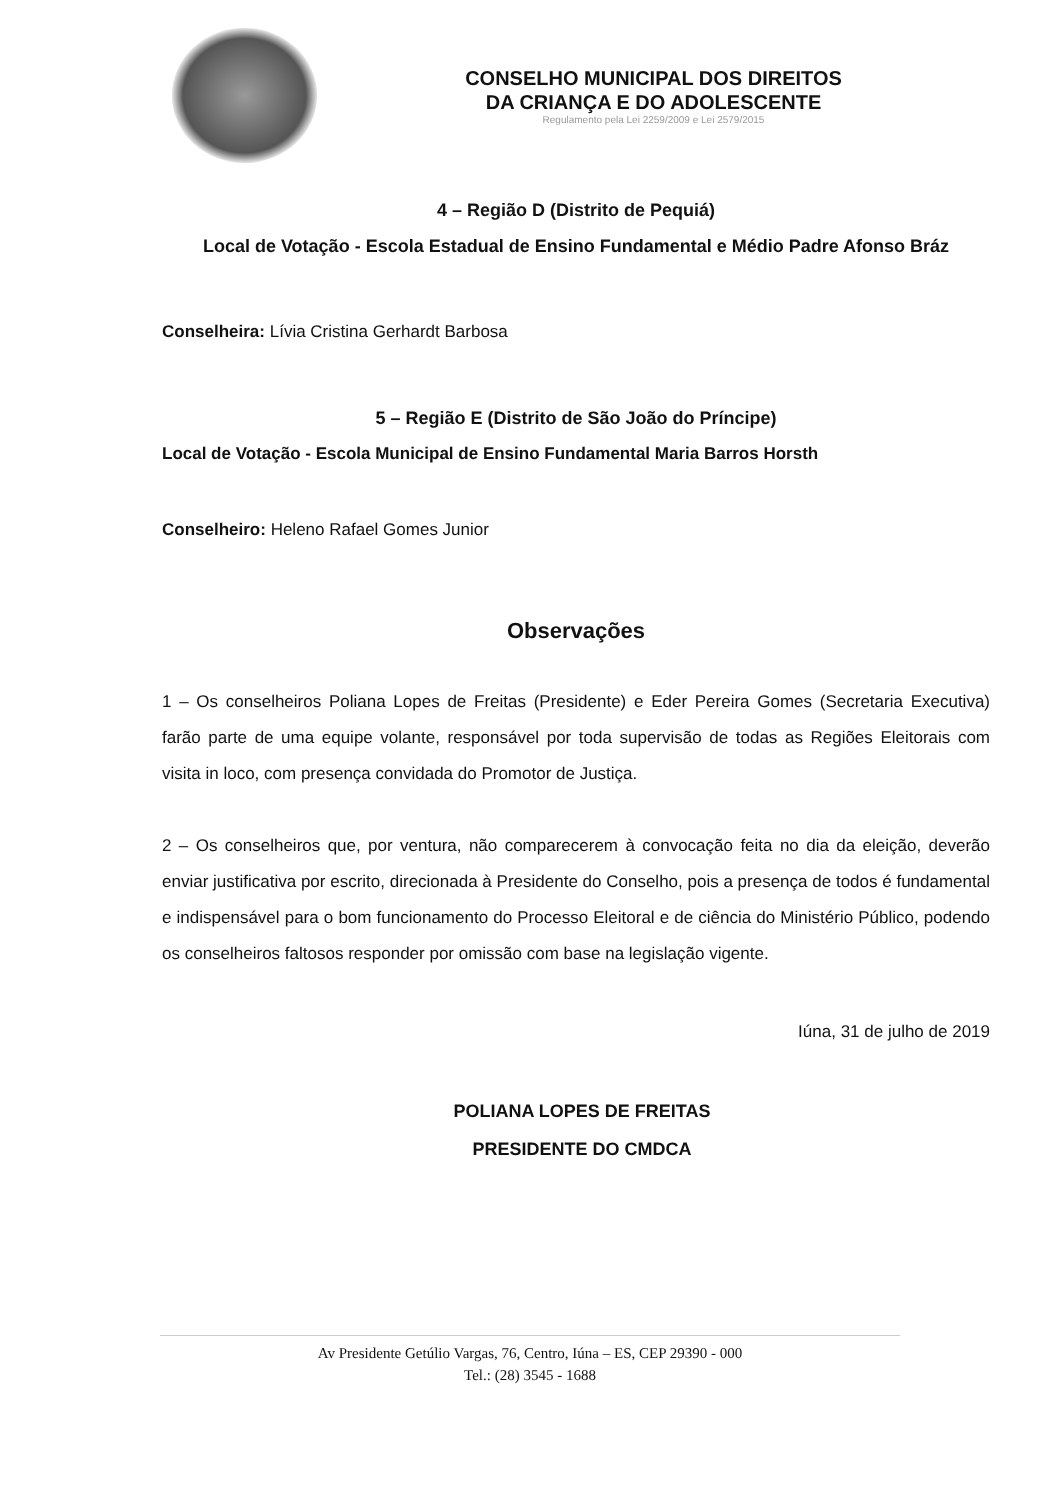CONSELHO MUNICIPAL DOS DIREITOS
DA CRIANÇA E DO ADOLESCENTE
Regulamento pela Lei 2259/2009 e Lei 2579/2015
4 – Região D (Distrito de Pequiá)
Local de Votação - Escola Estadual de Ensino Fundamental e Médio Padre Afonso Bráz
Conselheira: Lívia Cristina Gerhardt Barbosa
5 – Região E (Distrito de São João do Príncipe)
Local de Votação - Escola Municipal de Ensino Fundamental Maria Barros Horsth
Conselheiro: Heleno Rafael Gomes Junior
Observações
1 – Os conselheiros Poliana Lopes de Freitas (Presidente) e Eder Pereira Gomes (Secretaria Executiva) farão parte de uma equipe volante, responsável por toda supervisão de todas as Regiões Eleitorais com visita in loco, com presença convidada do Promotor de Justiça.
2 – Os conselheiros que, por ventura, não comparecerem à convocação feita no dia da eleição, deverão enviar justificativa por escrito, direcionada à Presidente do Conselho, pois a presença de todos é fundamental e indispensável para o bom funcionamento do Processo Eleitoral e de ciência do Ministério Público, podendo os conselheiros faltosos responder por omissão com base na legislação vigente.
Iúna, 31 de julho de 2019
POLIANA LOPES DE FREITAS
PRESIDENTE DO CMDCA
Av Presidente Getúlio Vargas, 76, Centro, Iúna – ES, CEP 29390 - 000
Tel.: (28) 3545 - 1688